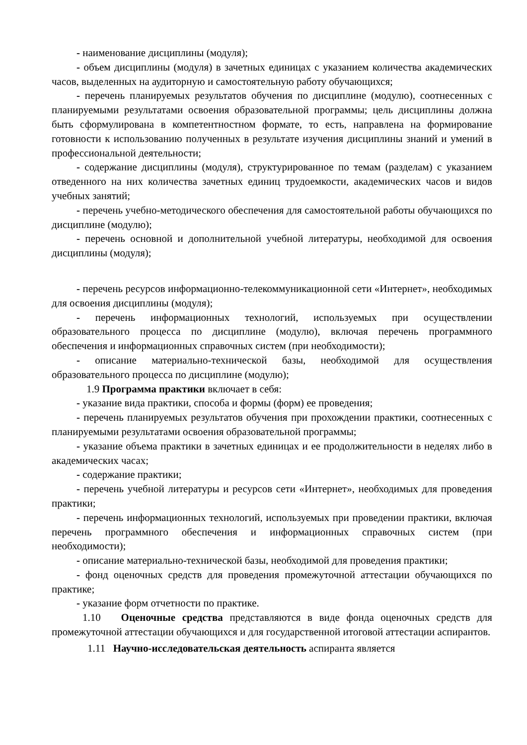- наименование дисциплины (модуля);
- объем дисциплины (модуля) в зачетных единицах с указанием количества академических часов, выделенных на аудиторную и самостоятельную работу обучающихся;
- перечень планируемых результатов обучения по дисциплине (модулю), соотнесенных с планируемыми результатами освоения образовательной программы; цель дисциплины должна быть сформулирована в компетентностном формате, то есть, направлена на формирование готовности к использованию полученных в результате изучения дисциплины знаний и умений в профессиональной деятельности;
- содержание дисциплины (модуля), структурированное по темам (разделам) с указанием отведенного на них количества зачетных единиц трудоемкости, академических часов и видов учебных занятий;
- перечень учебно-методического обеспечения для самостоятельной работы обучающихся по дисциплине (модулю);
- перечень основной и дополнительной учебной литературы, необходимой для освоения дисциплины (модуля);
- перечень ресурсов информационно-телекоммуникационной сети «Интернет», необходимых для освоения дисциплины (модуля);
- перечень информационных технологий, используемых при осуществлении образовательного процесса по дисциплине (модулю), включая перечень программного обеспечения и информационных справочных систем (при необходимости);
- описание материально-технической базы, необходимой для осуществления образовательного процесса по дисциплине (модулю);
1.9 Программа практики включает в себя:
- указание вида практики, способа и формы (форм) ее проведения;
- перечень планируемых результатов обучения при прохождении практики, соотнесенных с планируемыми результатами освоения образовательной программы;
- указание объема практики в зачетных единицах и ее продолжительности в неделях либо в академических часах;
- содержание практики;
- перечень учебной литературы и ресурсов сети «Интернет», необходимых для проведения практики;
- перечень информационных технологий, используемых при проведении практики, включая перечень программного обеспечения и информационных справочных систем (при необходимости);
- описание материально-технической базы, необходимой для проведения практики;
- фонд оценочных средств для проведения промежуточной аттестации обучающихся по практике;
- указание форм отчетности по практике.
1.10 Оценочные средства представляются в виде фонда оценочных средств для промежуточной аттестации обучающихся и для государственной итоговой аттестации аспирантов.
1.11 Научно-исследовательская деятельность аспиранта является